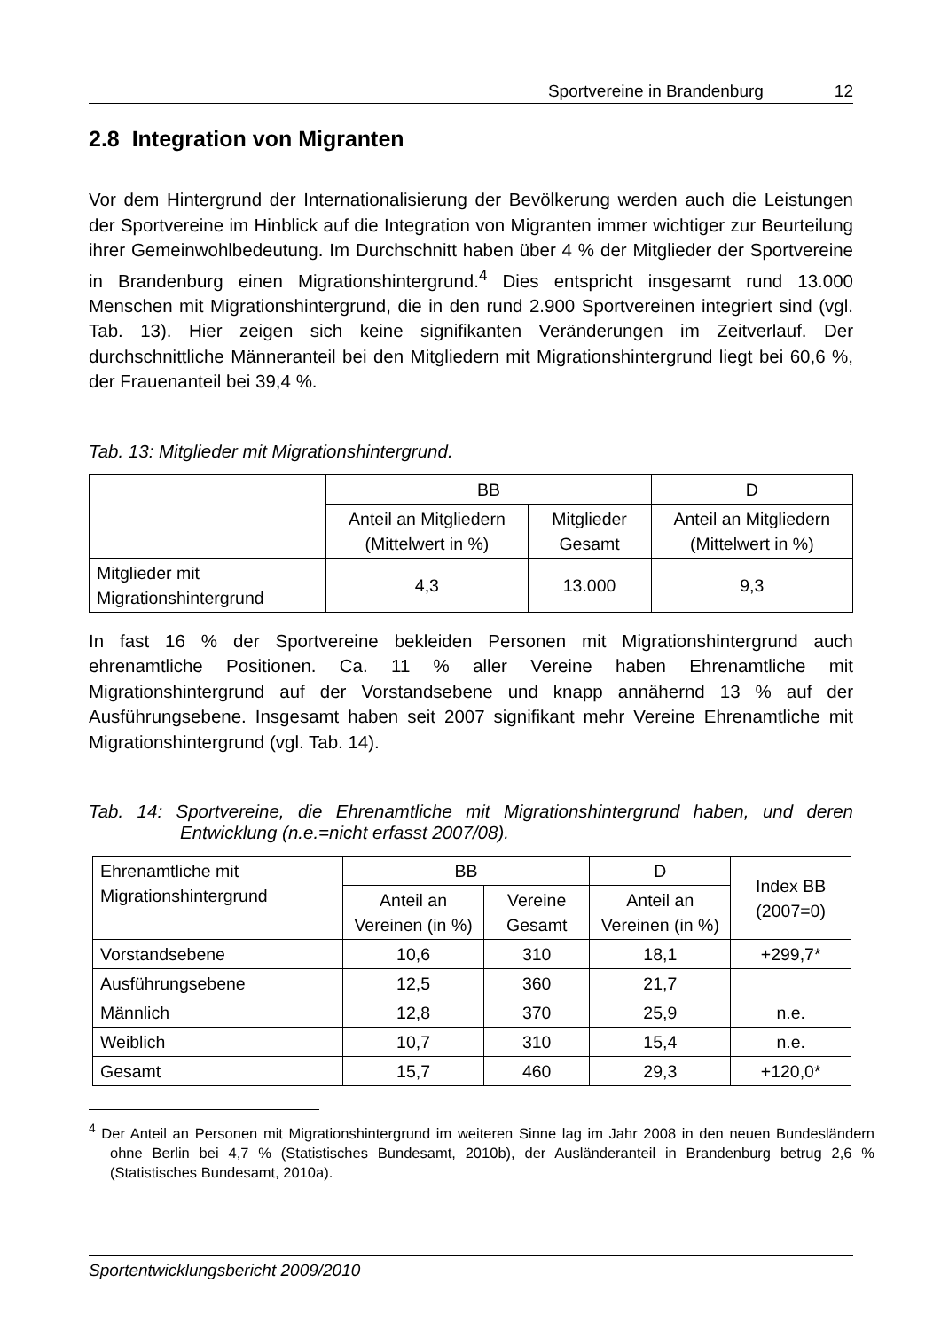Sportvereine in Brandenburg 12
2.8 Integration von Migranten
Vor dem Hintergrund der Internationalisierung der Bevölkerung werden auch die Leistungen der Sportvereine im Hinblick auf die Integration von Migranten immer wichtiger zur Beurteilung ihrer Gemeinwohlbedeutung. Im Durchschnitt haben über 4 % der Mitglieder der Sportvereine in Brandenburg einen Migrationshintergrund.<sup>4</sup> Dies entspricht insgesamt rund 13.000 Menschen mit Migrationshintergrund, die in den rund 2.900 Sportvereinen integriert sind (vgl. Tab. 13). Hier zeigen sich keine signifikanten Veränderungen im Zeitverlauf. Der durchschnittliche Männeranteil bei den Mitgliedern mit Migrationshintergrund liegt bei 60,6 %, der Frauenanteil bei 39,4 %.
Tab. 13: Mitglieder mit Migrationshintergrund.
| | BB | | D |
| --- | --- | --- | --- |
| | Anteil an Mitgliedern (Mittelwert in %) | Mitglieder Gesamt | Anteil an Mitgliedern (Mittelwert in %) |
| Mitglieder mit Migrationshintergrund | 4,3 | 13.000 | 9,3 |
In fast 16 % der Sportvereine bekleiden Personen mit Migrationshintergrund auch ehrenamtliche Positionen. Ca. 11 % aller Vereine haben Ehrenamtliche mit Migrationshintergrund auf der Vorstandsebene und knapp annähernd 13 % auf der Ausführungsebene. Insgesamt haben seit 2007 signifikant mehr Vereine Ehrenamtliche mit Migrationshintergrund (vgl. Tab. 14).
Tab. 14: Sportvereine, die Ehrenamtliche mit Migrationshintergrund haben, und deren Entwicklung (n.e.=nicht erfasst 2007/08).
| Ehrenamtliche mit Migrationshintergrund | BB | | D | Index BB (2007=0) |
| --- | --- | --- | --- | --- |
| | Anteil an Vereinen (in %) | Vereine Gesamt | Anteil an Vereinen (in %) | |
| Vorstandsebene | 10,6 | 310 | 18,1 | +299,7* |
| Ausführungsebene | 12,5 | 360 | 21,7 | |
| Männlich | 12,8 | 370 | 25,9 | n.e. |
| Weiblich | 10,7 | 310 | 15,4 | n.e. |
| Gesamt | 15,7 | 460 | 29,3 | +120,0* |
<sup>4</sup> Der Anteil an Personen mit Migrationshintergrund im weiteren Sinne lag im Jahr 2008 in den neuen Bundesländern ohne Berlin bei 4,7 % (Statistisches Bundesamt, 2010b), der Ausländeranteil in Brandenburg betrug 2,6 % (Statistisches Bundesamt, 2010a).
Sportentwicklungsbericht 2009/2010